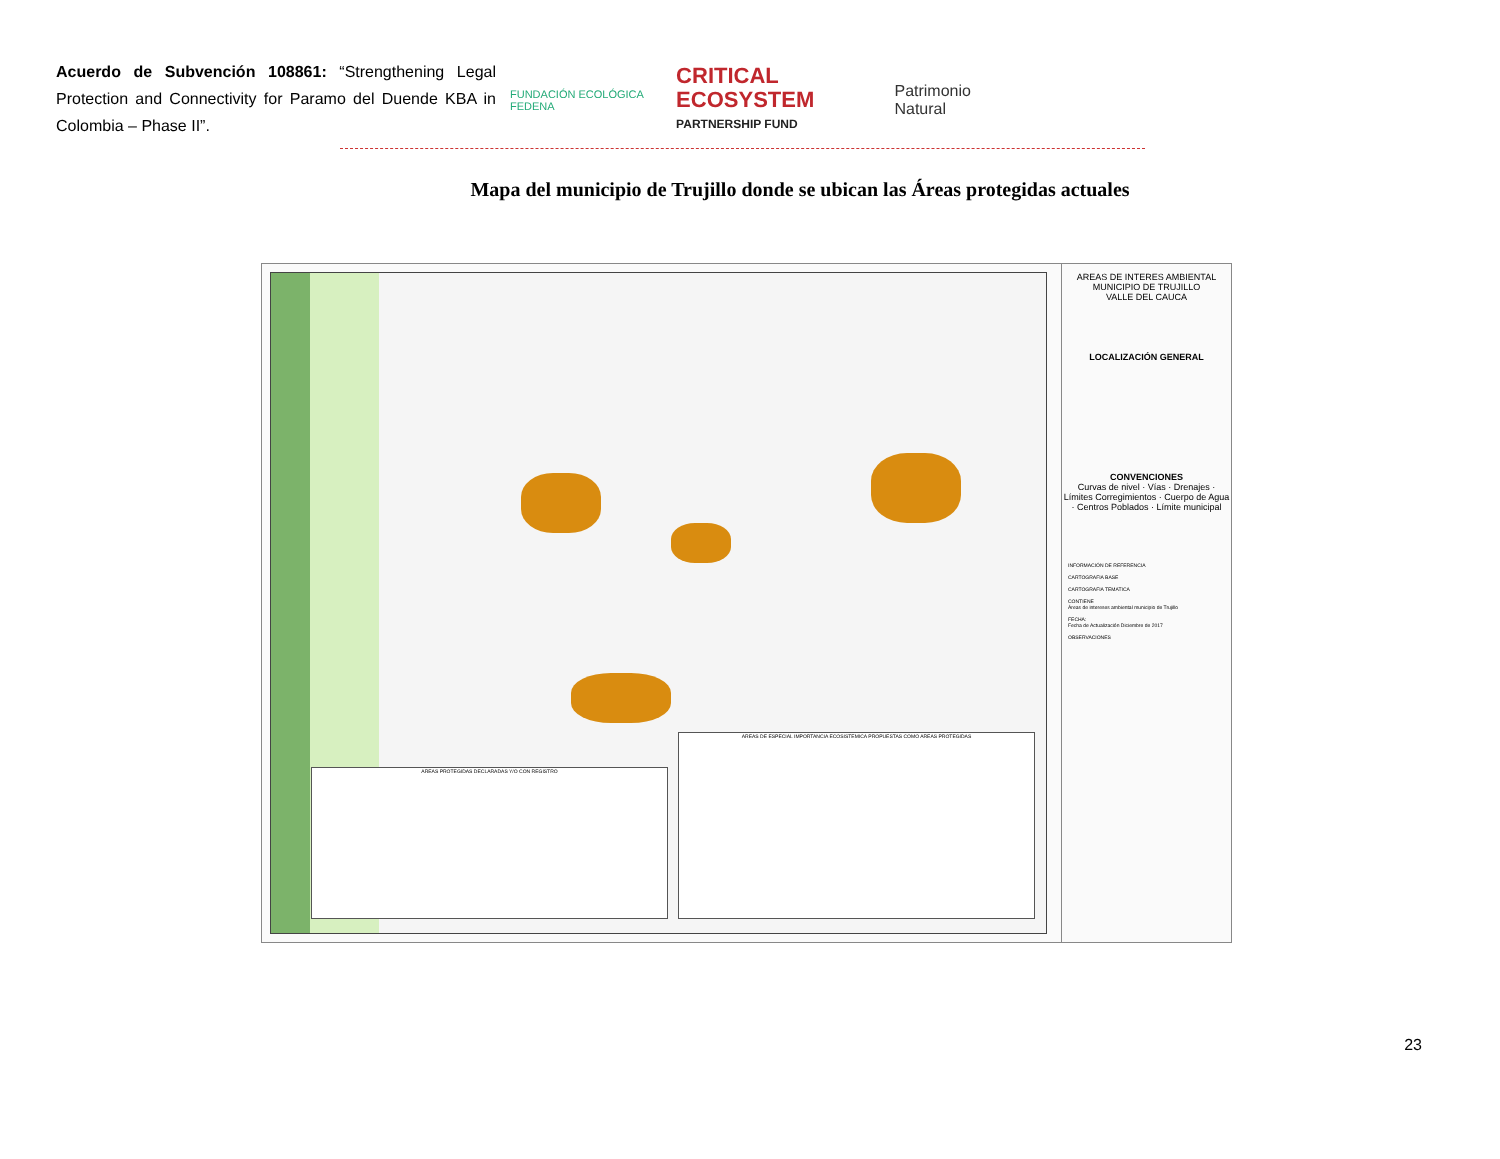Acuerdo de Subvención 108861: “Strengthening Legal Protection and Connectivity for Paramo del Duende KBA in Colombia – Phase II”.
FUNDACIÓN ECOLÓGICA FEDENA
CRITICAL ECOSYSTEM
PARTNERSHIP FUND
Patrimonio Natural
Mapa del municipio de Trujillo donde se ubican las Áreas protegidas actuales
AREAS PROTEGIDAS DECLARADAS Y/O CON REGISTRO
AREAS DE ESPECIAL IMPORTANCIA ECOSISTEMICA PROPUESTAS COMO AREAS PROTEGIDAS
AREAS DE INTERES AMBIENTAL
MUNICIPIO DE TRUJILLO
VALLE DEL CAUCA
LOCALIZACIÓN GENERAL
CONVENCIONES
Curvas de nivel · Vías · Drenajes · Límites Corregimientos · Cuerpo de Agua · Centros Poblados · Límite municipal
INFORMACIÓN DE REFERENCIA
CARTOGRAFIA BASE
CARTOGRAFIA TEMATICA
CONTIENE
Áreas de intereses ambiental municipio de Trujillo
FECHA:
Fecha de Actualización Diciembre de 2017
OBSERVACIONES
23